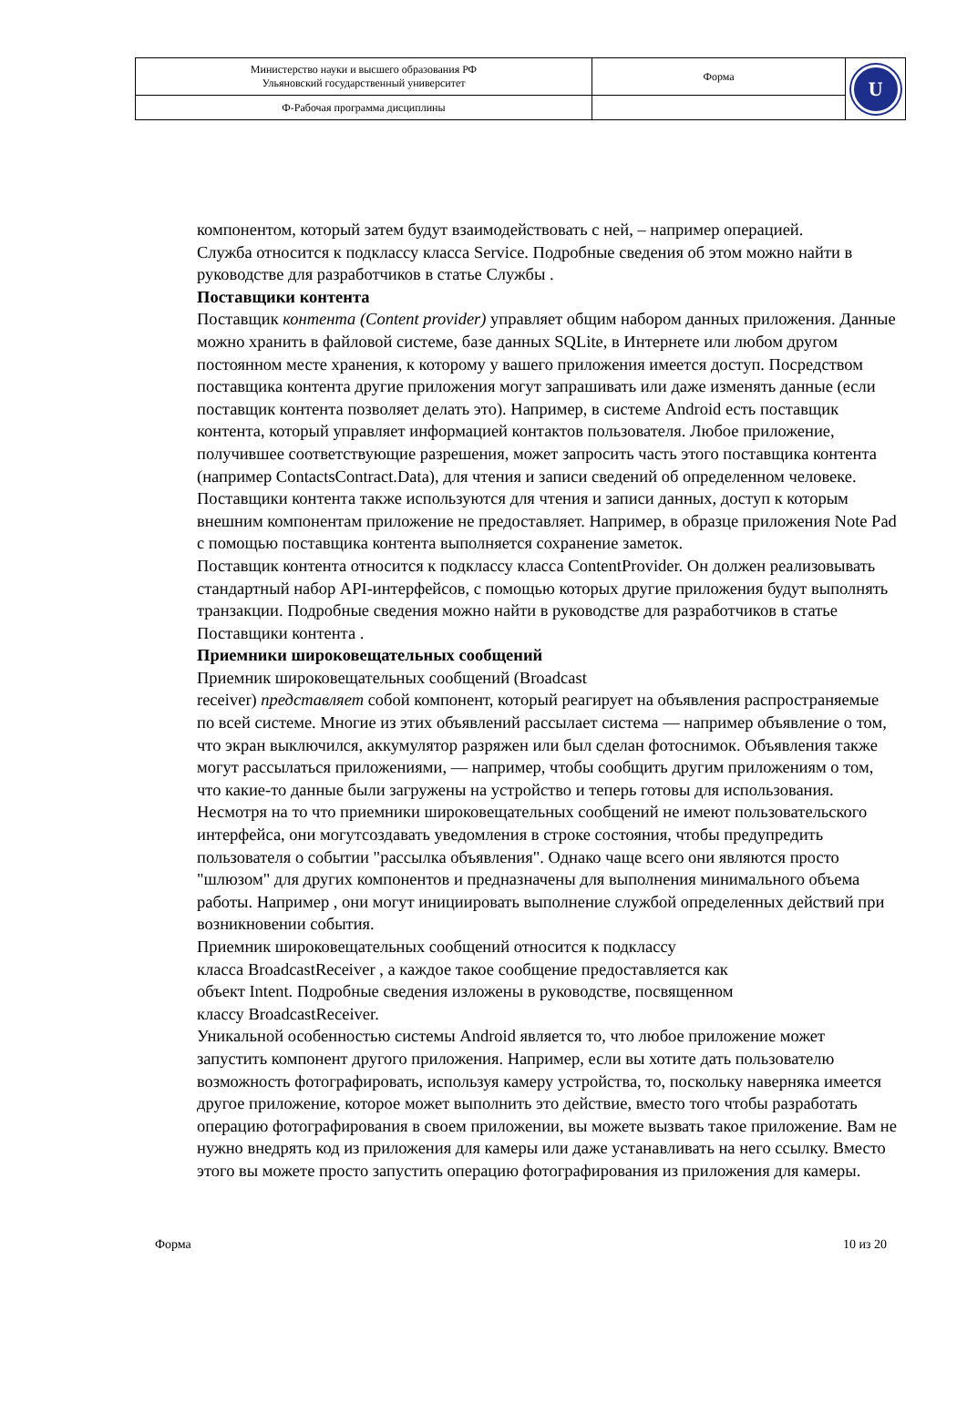| Министерство науки и высшего образования РФ Ульяновский государственный университет | Форма | U |
| Ф-Рабочая программа дисциплины | | |
компонентом, который затем будут взаимодействовать с ней, – например операцией.
Служба относится к подклассу класса Service. Подробные сведения об этом можно найти в руководстве для разработчиков в статье Службы .
Поставщики контента
Поставщик контента (Content provider) управляет общим набором данных приложения. Данные можно хранить в файловой системе, базе данных SQLite, в Интернете или любом другом постоянном месте хранения, к которому у вашего приложения имеется доступ. Посредством поставщика контента другие приложения могут запрашивать или даже изменять данные (если поставщик контента позволяет делать это). Например, в системе Android есть поставщик контента, который управляет информацией контактов пользователя. Любое приложение, получившее соответствующие разрешения, может запросить часть этого поставщика контента (например ContactsContract.Data), для чтения и записи сведений об определенном человеке.
Поставщики контента также используются для чтения и записи данных, доступ к которым внешним компонентам приложение не предоставляет. Например, в образце приложения Note Pad с помощью поставщика контента выполняется сохранение заметок.
Поставщик контента относится к подклассу класса ContentProvider. Он должен реализовывать стандартный набор API-интерфейсов, с помощью которых другие приложения будут выполнять транзакции. Подробные сведения можно найти в руководстве для разработчиков в статье Поставщики контента .
Приемники широковещательных сообщений
Приемник широковещательных сообщений (Broadcast
receiver) представляет собой компонент, который реагирует на объявления распространяемые по всей системе. Многие из этих объявлений рассылает система — например объявление о том, что экран выключился, аккумулятор разряжен или был сделан фотоснимок. Объявления также могут рассылаться приложениями, — например, чтобы сообщить другим приложениям о том, что какие-то данные были загружены на устройство и теперь готовы для использования. Несмотря на то что приемники широковещательных сообщений не имеют пользовательского интерфейса, они могутсоздавать уведомления в строке состояния, чтобы предупредить пользователя о событии "рассылка объявления". Однако чаще всего они являются просто "шлюзом" для других компонентов и предназначены для выполнения минимального объема работы. Например , они могут инициировать выполнение службой определенных действий при возникновении события.
Приемник широковещательных сообщений относится к подклассу
класса BroadcastReceiver , а каждое такое сообщение предоставляется как
объект Intent. Подробные сведения изложены в руководстве, посвященном
классу BroadcastReceiver.
Уникальной особенностью системы Android является то, что любое приложение может запустить компонент другого приложения. Например, если вы хотите дать пользователю возможность фотографировать, используя камеру устройства, то, поскольку наверняка имеется другое приложение, которое может выполнить это действие, вместо того чтобы разработать операцию фотографирования в своем приложении, вы можете вызвать такое приложение. Вам не нужно внедрять код из приложения для камеры или даже устанавливать на него ссылку. Вместо этого вы можете просто запустить операцию фотографирования из приложения для камеры.
Форма 10 из 20